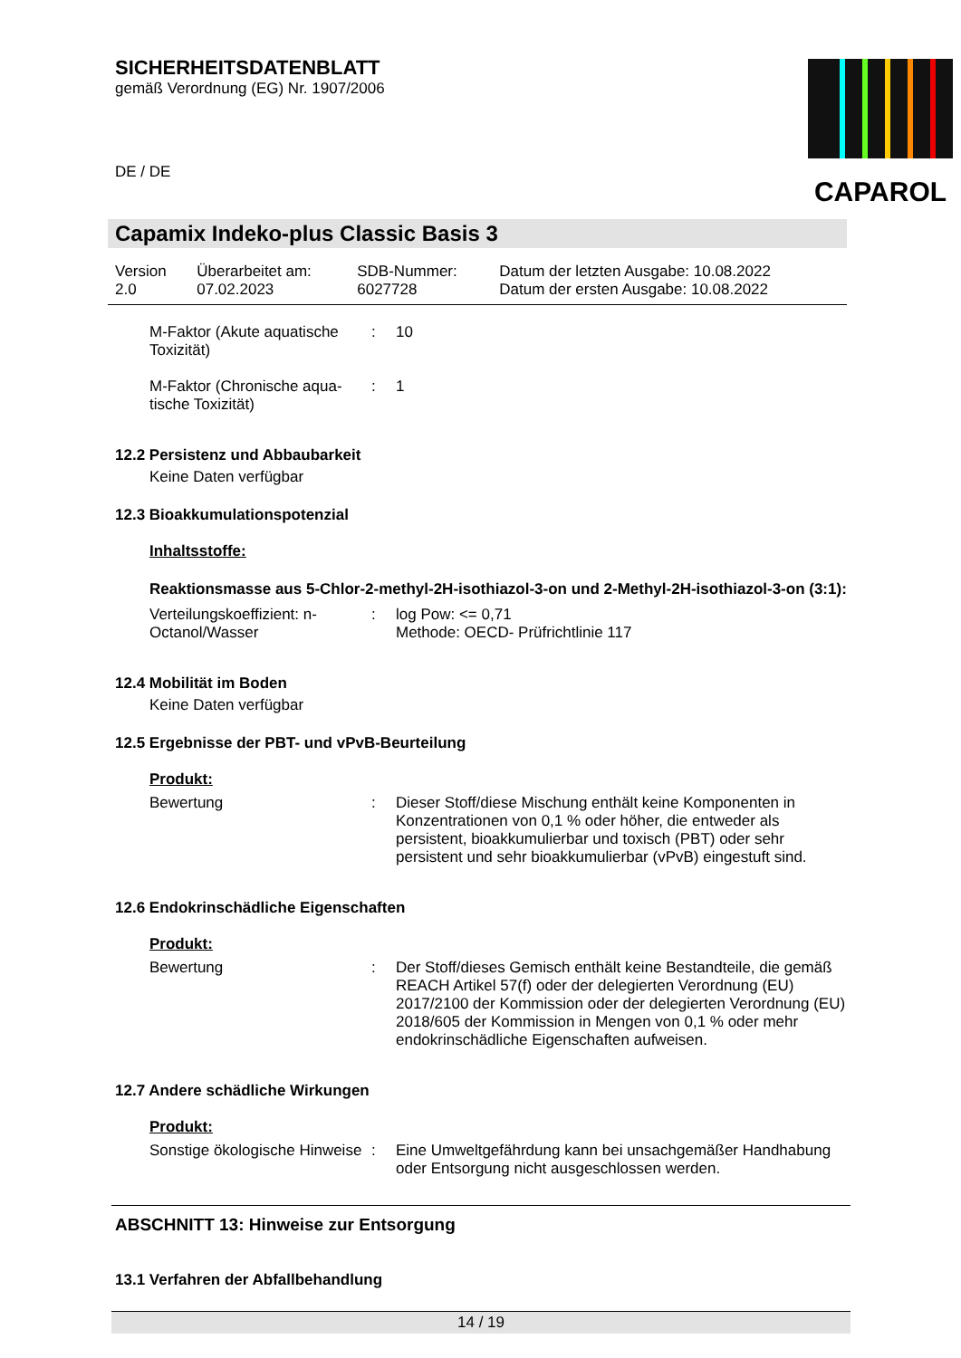SICHERHEITSDATENBLATT
gemäß Verordnung (EG) Nr. 1907/2006
DE / DE
CAPAROL
Capamix Indeko-plus Classic Basis 3
| Version 2.0 | Überarbeitet am: 07.02.2023 | SDB-Nummer: 6027728 | Datum der letzten Ausgabe: 10.08.2022 Datum der ersten Ausgabe: 10.08.2022 |
| M-Faktor (Akute aquatische Toxizität) | : | 10 |
| M-Faktor (Chronische aqua-tische Toxizität) | : | 1 |
12.2 Persistenz und Abbaubarkeit
Keine Daten verfügbar
12.3 Bioakkumulationspotenzial
Inhaltsstoffe:
Reaktionsmasse aus 5-Chlor-2-methyl-2H-isothiazol-3-on und 2-Methyl-2H-isothiazol-3-on (3:1):
| Verteilungskoeffizient: n-Octanol/Wasser | : | log Pow: <= 0,71 Methode: OECD- Prüfrichtlinie 117 |
12.4 Mobilität im Boden
Keine Daten verfügbar
12.5 Ergebnisse der PBT- und vPvB-Beurteilung
Produkt:
| Bewertung | : | Dieser Stoff/diese Mischung enthält keine Komponenten in Konzentrationen von 0,1 % oder höher, die entweder als persistent, bioakkumulierbar und toxisch (PBT) oder sehr persistent und sehr bioakkumulierbar (vPvB) eingestuft sind. |
12.6 Endokrinschädliche Eigenschaften
Produkt:
| Bewertung | : | Der Stoff/dieses Gemisch enthält keine Bestandteile, die gemäß REACH Artikel 57(f) oder der delegierten Verordnung (EU) 2017/2100 der Kommission oder der delegierten Verordnung (EU) 2018/605 der Kommission in Mengen von 0,1 % oder mehr endokrinschädliche Eigenschaften aufweisen. |
12.7 Andere schädliche Wirkungen
Produkt:
| Sonstige ökologische Hinweise | : | Eine Umweltgefährdung kann bei unsachgemäßer Handhabung oder Entsorgung nicht ausgeschlossen werden. |
ABSCHNITT 13: Hinweise zur Entsorgung
13.1 Verfahren der Abfallbehandlung
14 / 19